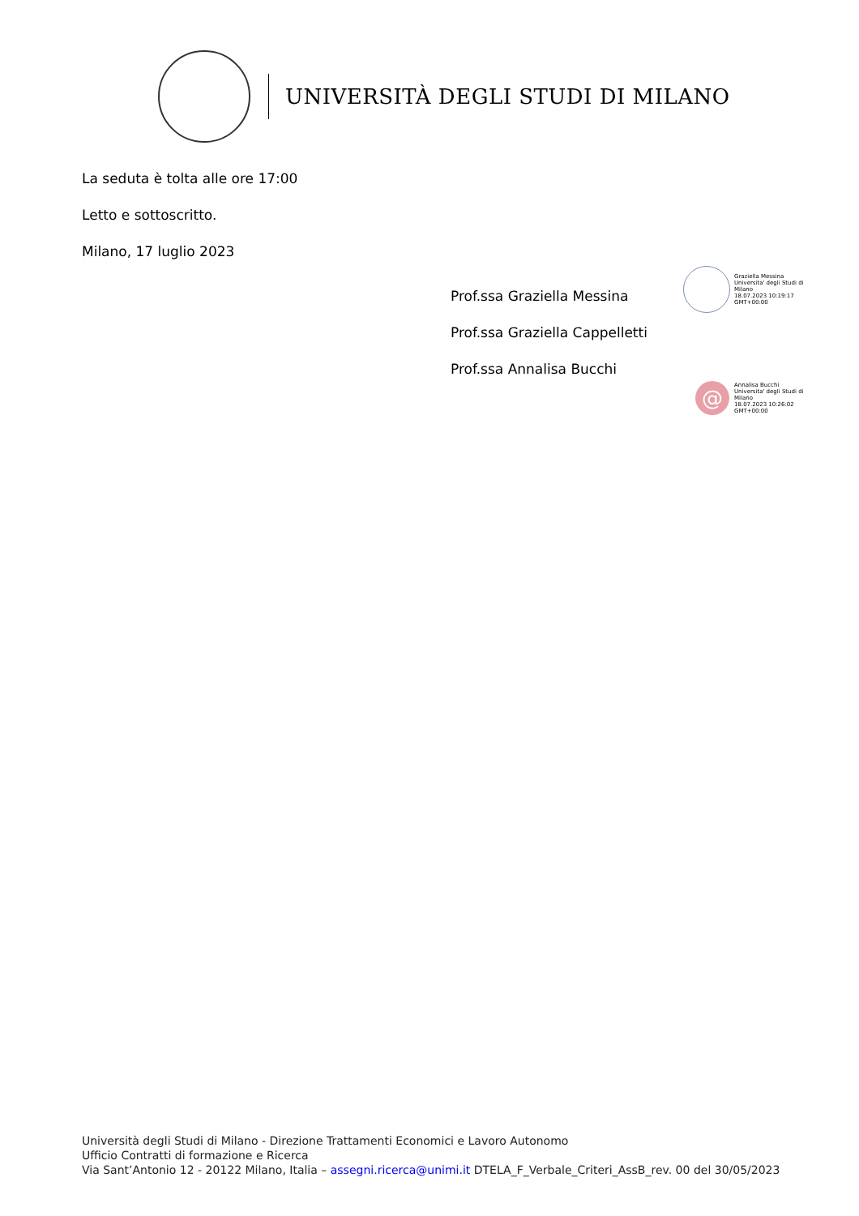UNIVERSITÀ DEGLI STUDI DI MILANO
La seduta è tolta alle ore 17:00
Letto e sottoscritto.
Milano, 17 luglio 2023
Prof.ssa Graziella Messina
Prof.ssa Graziella Cappelletti
Prof.ssa Annalisa Bucchi
Graziella Messina
Universita' degli Studi di
Milano
18.07.2023 10:19:17
GMT+00:00
@
Annalisa Bucchi
Universita' degli Studi di
Milano
18.07.2023 10:26:02
GMT+00:00
Università degli Studi di Milano - Direzione Trattamenti Economici e Lavoro Autonomo
Ufficio Contratti di formazione e Ricerca
Via Sant’Antonio 12 - 20122 Milano, Italia – assegni.ricerca@unimi.it DTELA_F_Verbale_Criteri_AssB_rev. 00 del 30/05/2023